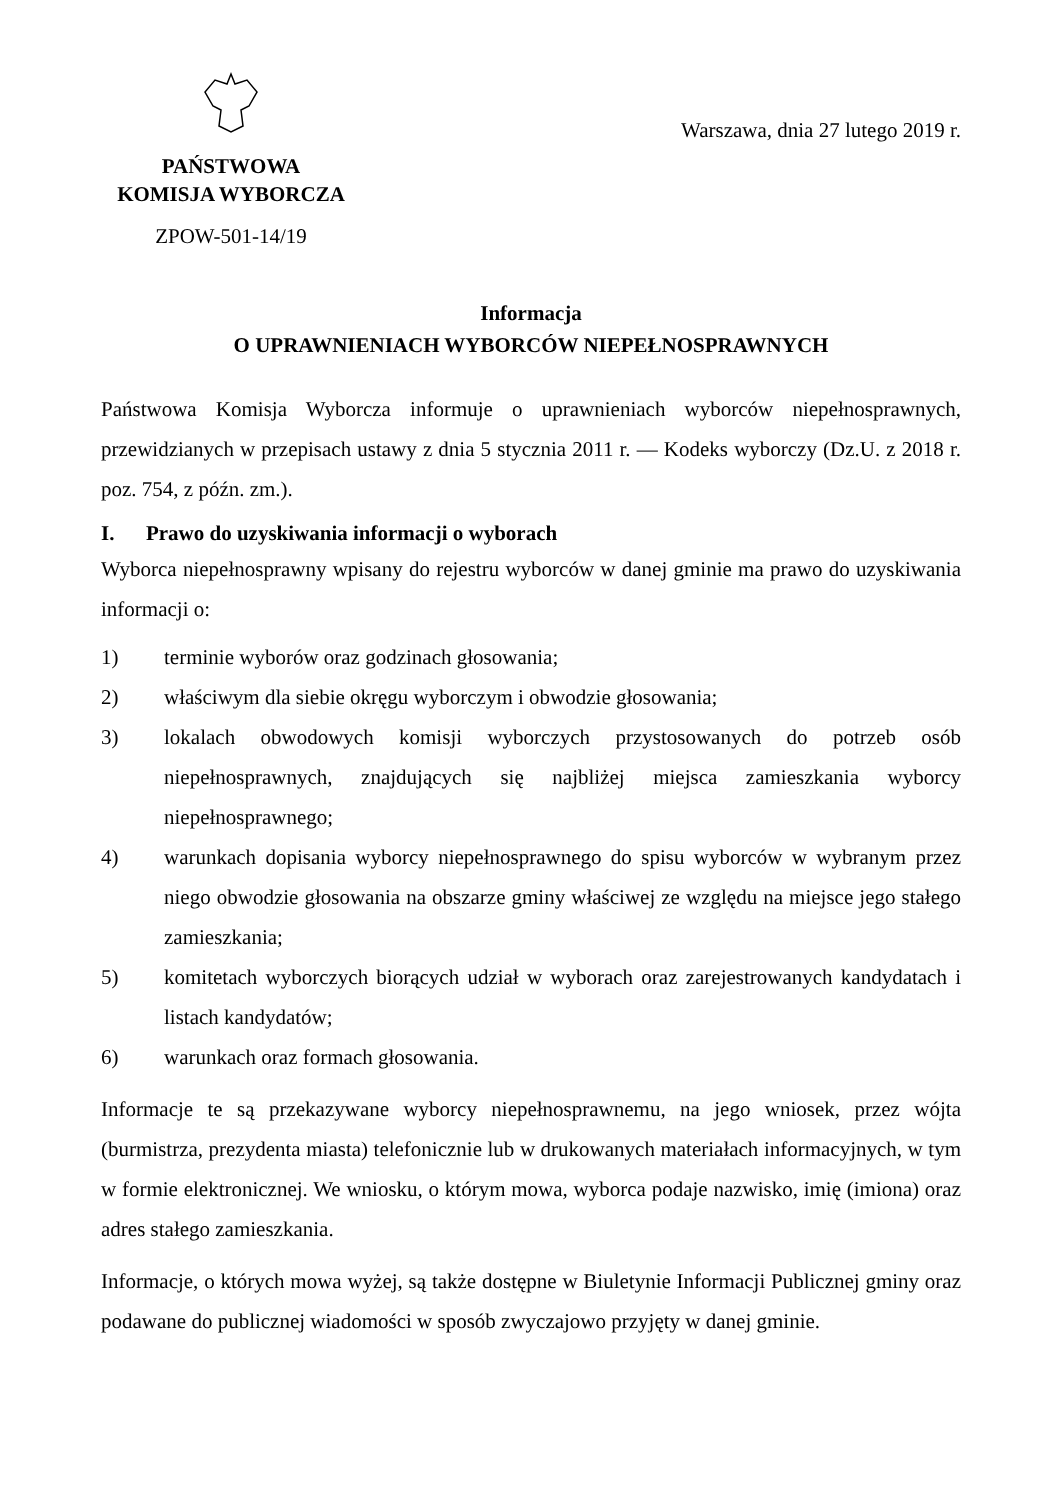PAŃSTWOWA
KOMISJA WYBORCZA
ZPOW-501-14/19
Warszawa, dnia 27 lutego 2019 r.
Informacja
O UPRAWNIENIACH WYBORCÓW NIEPEŁNOSPRAWNYCH
Państwowa Komisja Wyborcza informuje o uprawnieniach wyborców niepełnosprawnych, przewidzianych w przepisach ustawy z dnia 5 stycznia 2011 r. — Kodeks wyborczy (Dz.U. z 2018 r. poz. 754, z późn. zm.).
I. Prawo do uzyskiwania informacji o wyborach
Wyborca niepełnosprawny wpisany do rejestru wyborców w danej gminie ma prawo do uzyskiwania informacji o:
1) terminie wyborów oraz godzinach głosowania;
2) właściwym dla siebie okręgu wyborczym i obwodzie głosowania;
3) lokalach obwodowych komisji wyborczych przystosowanych do potrzeb osób niepełnosprawnych, znajdujących się najbliżej miejsca zamieszkania wyborcy niepełnosprawnego;
4) warunkach dopisania wyborcy niepełnosprawnego do spisu wyborców w wybranym przez niego obwodzie głosowania na obszarze gminy właściwej ze względu na miejsce jego stałego zamieszkania;
5) komitetach wyborczych biorących udział w wyborach oraz zarejestrowanych kandydatach i listach kandydatów;
6) warunkach oraz formach głosowania.
Informacje te są przekazywane wyborcy niepełnosprawnemu, na jego wniosek, przez wójta (burmistrza, prezydenta miasta) telefonicznie lub w drukowanych materiałach informacyjnych, w tym w formie elektronicznej. We wniosku, o którym mowa, wyborca podaje nazwisko, imię (imiona) oraz adres stałego zamieszkania.
Informacje, o których mowa wyżej, są także dostępne w Biuletynie Informacji Publicznej gminy oraz podawane do publicznej wiadomości w sposób zwyczajowo przyjęty w danej gminie.